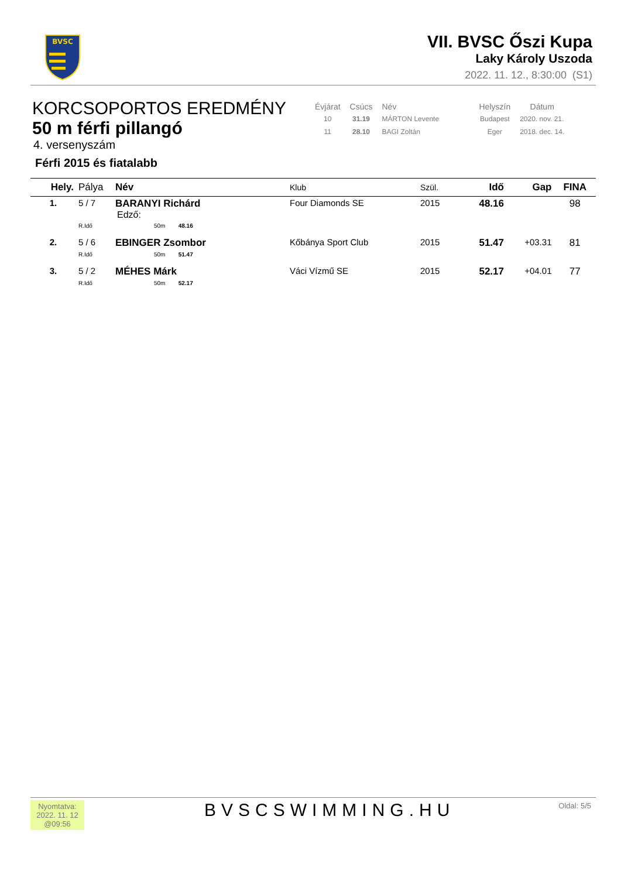BVSC
VII. BVSC Őszi Kupa
Laky Károly Uszoda
2022. 11. 12., 8:30:00 (S1)
KORCSOPORTOS EREDMÉNY
50 m férfi pillangó
4. versenyszám
Férfi 2015 és fiatalabb
| Évjárat | Csúcs | Név | Helyszín | Dátum |
| --- | --- | --- | --- | --- |
| 10 | 31.19 | MÁRTON Levente | Budapest | 2020. nov. 21. |
| 11 | 28.10 | BAGI Zoltán | Eger | 2018. dec. 14. |
| Hely. | Pálya | Név | Klub | Szül. | Idő | Gap | FINA |
| --- | --- | --- | --- | --- | --- | --- | --- |
| 1. | 5 / 7 | BARANYI Richárd Edző: | Four Diamonds SE | 2015 | 48.16 | | 98 |
| | R.Idő | 50m 48.16 | | | | | |
| 2. | 5 / 6 | EBINGER Zsombor | Kőbánya Sport Club | 2015 | 51.47 | +03.31 | 81 |
| | R.Idő | 50m 51.47 | | | | | |
| 3. | 5 / 2 | MÉHES Márk | Váci Vízmű SE | 2015 | 52.17 | +04.01 | 77 |
| | R.Idő | 50m 52.17 | | | | | |
Nyomtatva:
2022. 11. 12
@09:56
BVSCSWIMMING.HU Oldal: 5/5